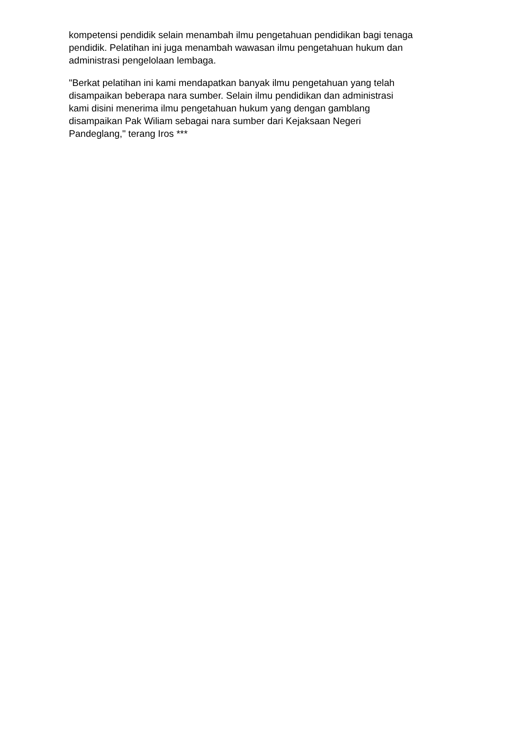kompetensi pendidik selain menambah ilmu pengetahuan pendidikan bagi tenaga
pendidik. Pelatihan ini juga menambah wawasan ilmu pengetahuan hukum dan
administrasi pengelolaan lembaga.
"Berkat pelatihan ini kami mendapatkan banyak ilmu pengetahuan yang telah
disampaikan beberapa nara sumber. Selain ilmu pendidikan dan administrasi
kami disini menerima ilmu pengetahuan hukum yang dengan gamblang
disampaikan Pak Wiliam sebagai nara sumber dari Kejaksaan Negeri
Pandeglang," terang Iros ***